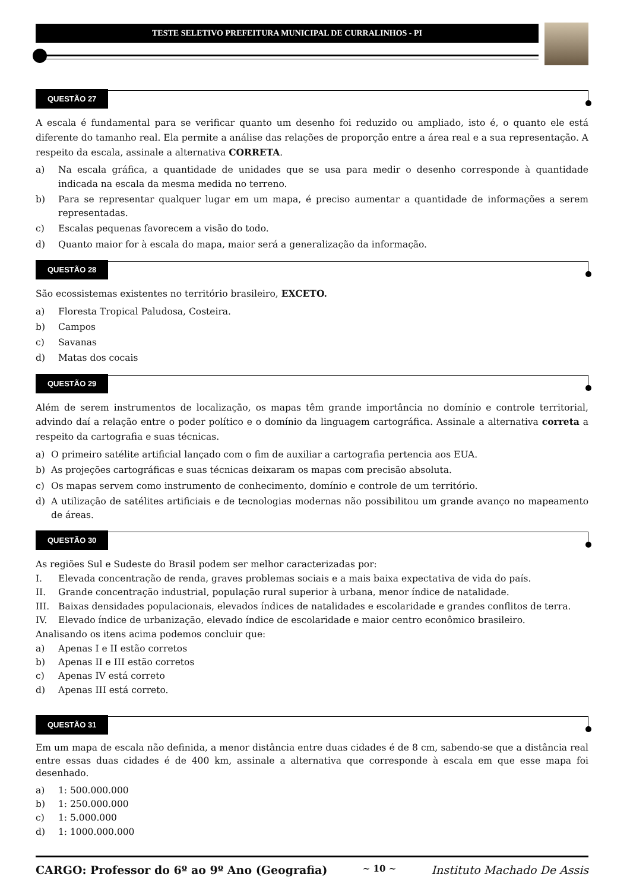TESTE SELETIVO PREFEITURA MUNICIPAL DE CURRALINHOS - PI
QUESTÃO 27
A escala é fundamental para se verificar quanto um desenho foi reduzido ou ampliado, isto é, o quanto ele está diferente do tamanho real. Ela permite a análise das relações de proporção entre a área real e a sua representação. A respeito da escala, assinale a alternativa CORRETA.
a) Na escala gráfica, a quantidade de unidades que se usa para medir o desenho corresponde à quantidade indicada na escala da mesma medida no terreno.
b) Para se representar qualquer lugar em um mapa, é preciso aumentar a quantidade de informações a serem representadas.
c) Escalas pequenas favorecem a visão do todo.
d) Quanto maior for à escala do mapa, maior será a generalização da informação.
QUESTÃO 28
São ecossistemas existentes no território brasileiro, EXCETO.
a) Floresta Tropical Paludosa, Costeira.
b) Campos
c) Savanas
d) Matas dos cocais
QUESTÃO 29
Além de serem instrumentos de localização, os mapas têm grande importância no domínio e controle territorial, advindo daí a relação entre o poder político e o domínio da linguagem cartográfica. Assinale a alternativa correta a respeito da cartografia e suas técnicas.
a) O primeiro satélite artificial lançado com o fim de auxiliar a cartografia pertencia aos EUA.
b) As projeções cartográficas e suas técnicas deixaram os mapas com precisão absoluta.
c) Os mapas servem como instrumento de conhecimento, domínio e controle de um território.
d) A utilização de satélites artificiais e de tecnologias modernas não possibilitou um grande avanço no mapeamento de áreas.
QUESTÃO 30
As regiões Sul e Sudeste do Brasil podem ser melhor caracterizadas por:
I. Elevada concentração de renda, graves problemas sociais e a mais baixa expectativa de vida do país.
II. Grande concentração industrial, população rural superior à urbana, menor índice de natalidade.
III. Baixas densidades populacionais, elevados índices de natalidades e escolaridade e grandes conflitos de terra.
IV. Elevado índice de urbanização, elevado índice de escolaridade e maior centro econômico brasileiro.
Analisando os itens acima podemos concluir que:
a) Apenas I e II estão corretos
b) Apenas II e III estão corretos
c) Apenas IV está correto
d) Apenas III está correto.
QUESTÃO 31
Em um mapa de escala não definida, a menor distância entre duas cidades é de 8 cm, sabendo-se que a distância real entre essas duas cidades é de 400 km, assinale a alternativa que corresponde à escala em que esse mapa foi desenhado.
a) 1: 500.000.000
b) 1: 250.000.000
c) 1: 5.000.000
d) 1: 1000.000.000
CARGO: Professor do 6º ao 9º Ano (Geografia) ~ 10 ~ Instituto Machado De Assis